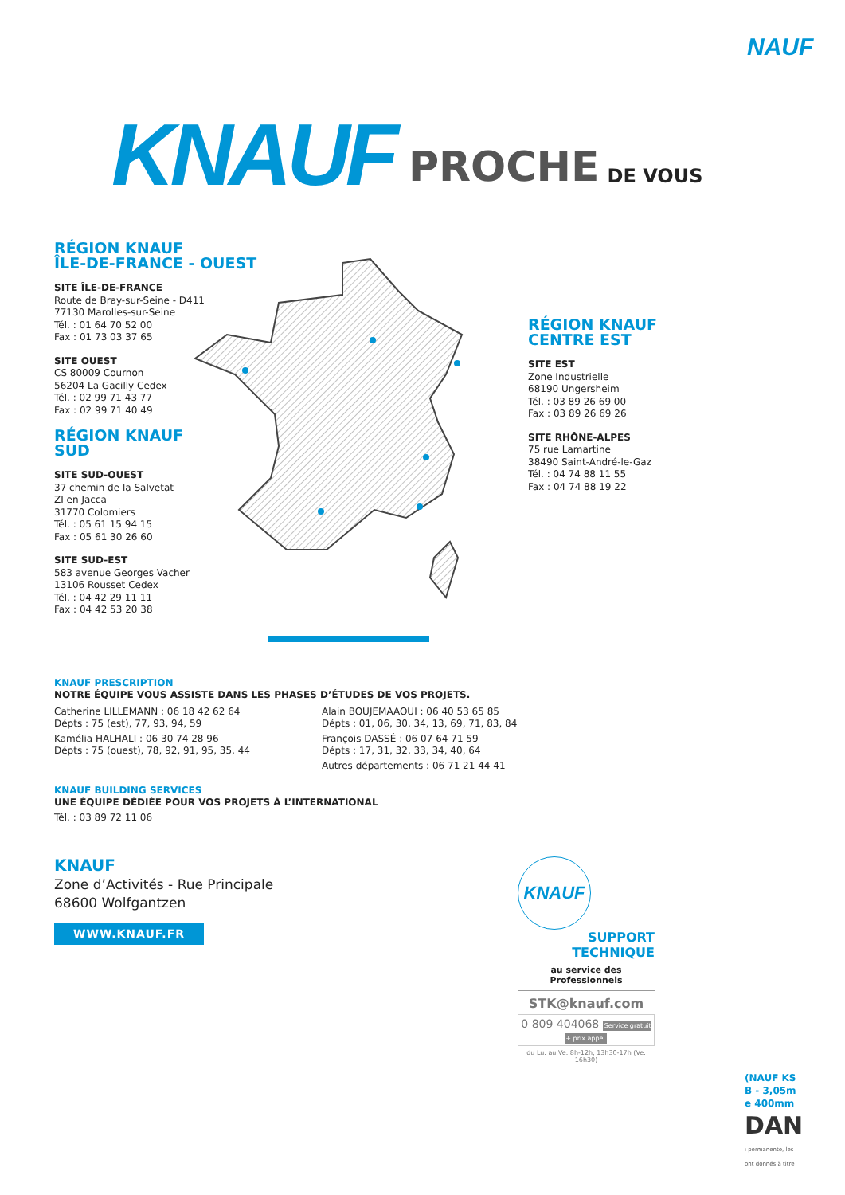NAUF
KNAUF PROCHE DE VOUS
RÉGION KNAUF
ÎLE-DE-FRANCE - OUEST
SITE ÎLE-DE-FRANCE
Route de Bray-sur-Seine - D411
77130 Marolles-sur-Seine
Tél. : 01 64 70 52 00
Fax : 01 73 03 37 65
SITE OUEST
CS 80009 Cournon
56204 La Gacilly Cedex
Tél. : 02 99 71 43 77
Fax : 02 99 71 40 49
RÉGION KNAUF
SUD
SITE SUD-OUEST
37 chemin de la Salvetat
ZI en Jacca
31770 Colomiers
Tél. : 05 61 15 94 15
Fax : 05 61 30 26 60
SITE SUD-EST
583 avenue Georges Vacher
13106 Rousset Cedex
Tél. : 04 42 29 11 11
Fax : 04 42 53 20 38
RÉGION KNAUF
CENTRE EST
SITE EST
Zone Industrielle
68190 Ungersheim
Tél. : 03 89 26 69 00
Fax : 03 89 26 69 26
SITE RHÔNE-ALPES
75 rue Lamartine
38490 Saint-André-le-Gaz
Tél. : 04 74 88 11 55
Fax : 04 74 88 19 22
KNAUF PRESCRIPTION
NOTRE ÉQUIPE VOUS ASSISTE DANS LES PHASES D’ÉTUDES DE VOS PROJETS.
Catherine LILLEMANN : 06 18 42 62 64
Dépts : 75 (est), 77, 93, 94, 59
Kamélia HALHALI : 06 30 74 28 96
Dépts : 75 (ouest), 78, 92, 91, 95, 35, 44
Alain BOUJEMAAOUI : 06 40 53 65 85
Dépts : 01, 06, 30, 34, 13, 69, 71, 83, 84
François DASSÉ : 06 07 64 71 59
Dépts : 17, 31, 32, 33, 34, 40, 64
Autres départements : 06 71 21 44 41
KNAUF BUILDING SERVICES
UNE ÉQUIPE DÉDIÉE POUR VOS PROJETS À L’INTERNATIONAL
Tél. : 03 89 72 11 06
KNAUF
Zone d’Activités - Rue Principale
68600 Wolfgantzen
WWW.KNAUF.FR
KNAUF
SUPPORT
TECHNIQUE
au service des Professionnels
STK@knauf.com
0 809 404068 Service gratuit + prix appel
du Lu. au Ve. 8h-12h, 13h30-17h (Ve. 16h30)
(NAUF KS
B - 3,05m
e 400mm
DAN
ı permanente, les
ont donnés à titre